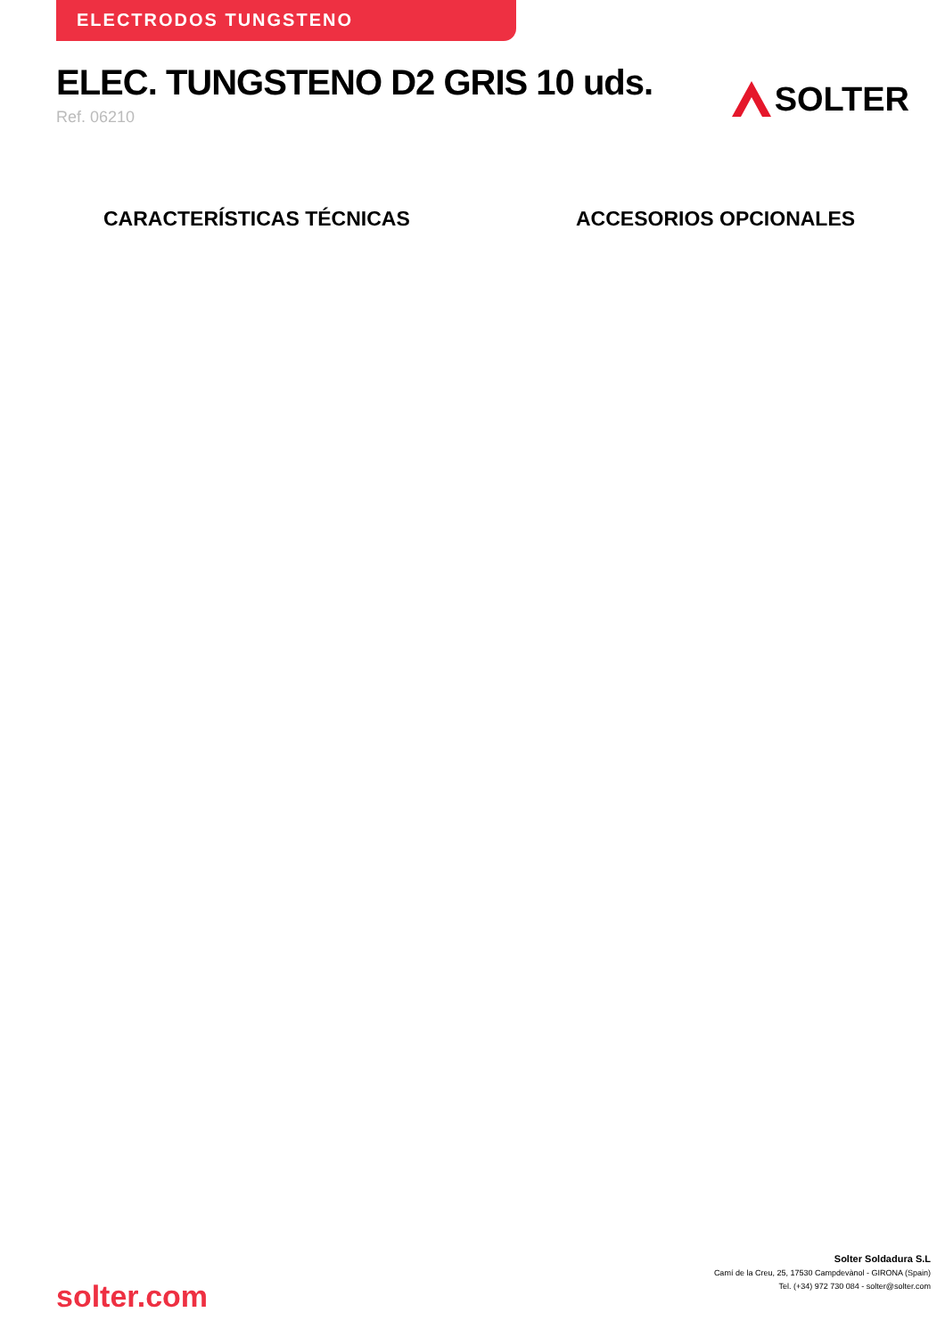ELECTRODOS TUNGSTENO
ELEC. TUNGSTENO D2 GRIS 10 uds.
Ref. 06210
SOLTER
CARACTERÍSTICAS TÉCNICAS ACCESORIOS OPCIONALES
solter.com
Solter Soldadura S.L
Camí de la Creu, 25, 17530 Campdevànol - GIRONA (Spain)
Tel. (+34) 972 730 084 - solter@solter.com